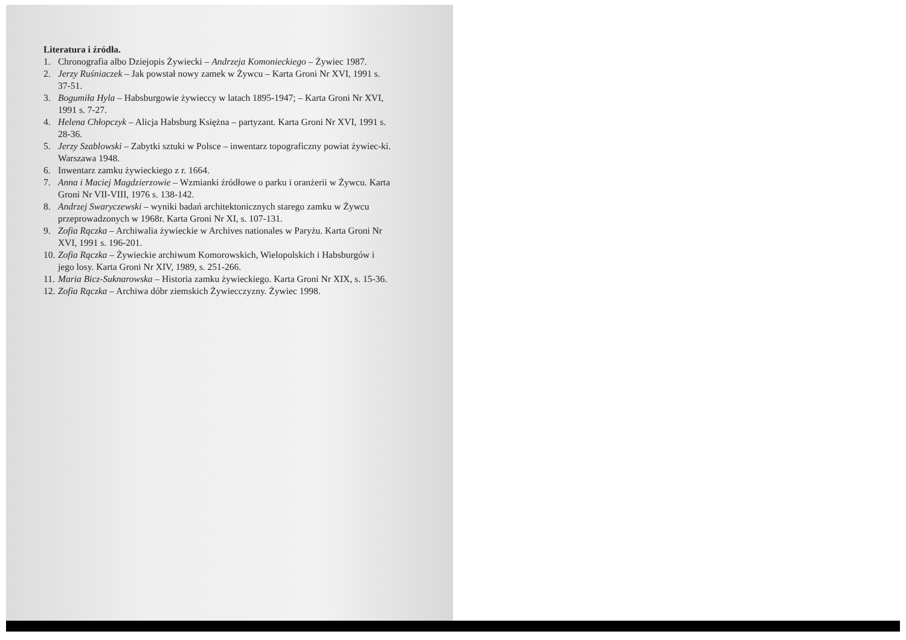Literatura i źródła.
1. Chronografia albo Dziejopis Żywiecki – Andrzeja Komonieckiego – Żywiec 1987.
2. Jerzy Ruśniaczek – Jak powstał nowy zamek w Żywcu – Karta Groni Nr XVI, 1991 s. 37-51.
3. Bogumiła Hyla – Habsburgowie żywieccy w latach 1895-1947; – Karta Groni Nr XVI, 1991 s. 7-27.
4. Helena Chłopczyk – Alicja Habsburg Księżna – partyzant. Karta Groni Nr XVI, 1991 s. 28-36.
5. Jerzy Szablowski – Zabytki sztuki w Polsce – inwentarz topograficzny powiat żywiec-ki. Warszawa 1948.
6. Inwentarz zamku żywieckiego z r. 1664.
7. Anna i Maciej Magdzierzowie – Wzmianki źródłowe o parku i oranżerii w Żywcu. Karta Groni Nr VII-VIII, 1976 s. 138-142.
8. Andrzej Swaryczewski – wyniki badań architektonicznych starego zamku w Żywcu przeprowadzonych w 1968r. Karta Groni Nr XI, s. 107-131.
9. Zofia Rączka – Archiwalia żywieckie w Archives nationales w Paryżu. Karta Groni Nr XVI, 1991 s. 196-201.
10. Zofia Rączka – Żywieckie archiwum Komorowskich, Wielopolskich i Habsburgów i jego losy. Karta Groni Nr XIV, 1989, s. 251-266.
11. Maria Bicz-Suknarowska – Historia zamku żywieckiego. Karta Groni Nr XIX, s. 15-36.
12. Zofia Rączka – Archiwa dóbr ziemskich Żywiecczyzny. Żywiec 1998.